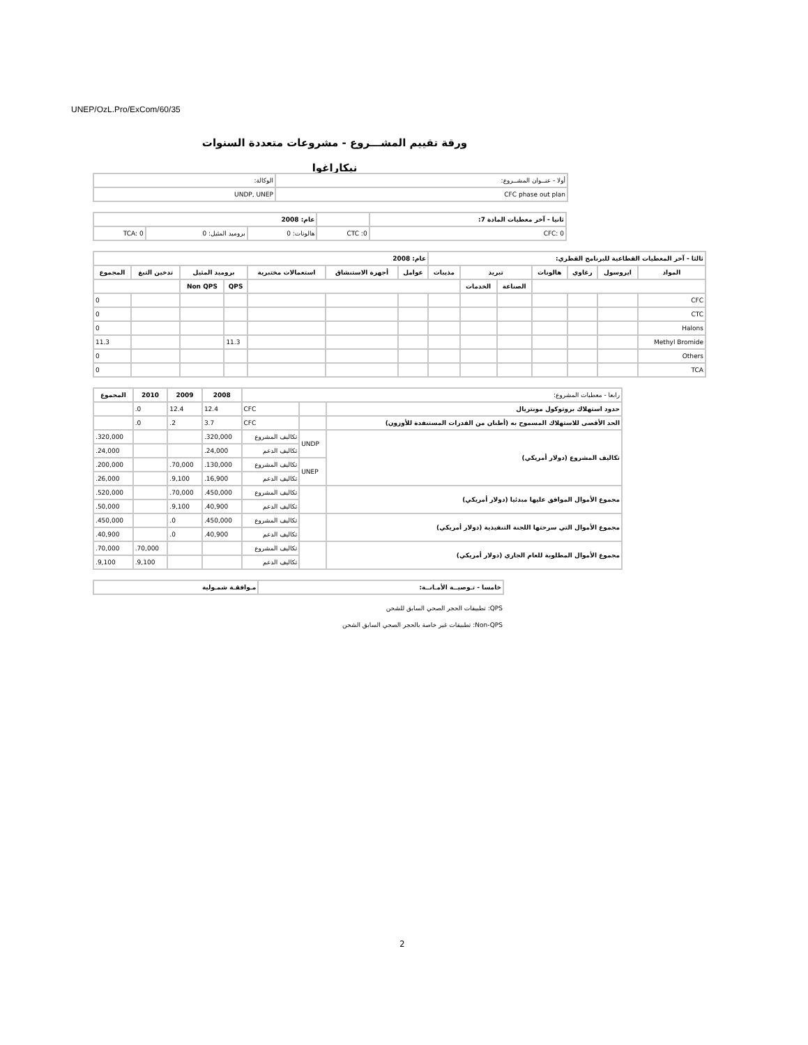UNEP/OzL.Pro/ExCom/60/35
ورقة تقييم المشـــروع - مشروعات متعددة السنوات
نيكاراغوا
| أولا - عنــوان المشــروع: | الوكالة: |
| CFC phase out plan | UNDP, UNEP |
| ثانيا - آخر معطيات المادة 7: | | عام: 2008 | | |
| CFC: 0 | CTC :0 | هالونات: 0 | بروميد المثيل: 0 | TCA: 0 |
| ثالثا - آخر المعطيات القطاعية للبرنامج القطري: | | | | | | | عام: 2008 | | | | | | |
| --- | --- | --- | --- | --- | --- | --- | --- | --- | --- | --- | --- | --- | --- |
| المواد | ايروسول | رغاوي | هالونات | تبريد | | مذيبات | عوامل | أجهزة الاستنشاق | استعمالات مختبرية | بروميد المثيل | | تدخين التبغ | المجموع |
| | | | | الصناعة | الخدمات | | | | | QPS | Non QPS | | |
| CFC | | | | | | | | | | | | | 0 |
| CTC | | | | | | | | | | | | | 0 |
| Halons | | | | | | | | | | | | | 0 |
| Methyl Bromide | | | | | | | | | | 11.3 | | | 11.3 |
| Others | | | | | | | | | | | | | 0 |
| TCA | | | | | | | | | | | | | 0 |
| رابعا - معطيات المشروع: | | | 2008 | 2009 | 2010 | المجموع |
| حدود استهلاك بروتوكول مونتريال | | CFC | 12.4 | 12.4 | 0. | |
| الحد الأقصى للاستهلاك المسموح به (أطنان من القدرات المستنفدة للأوزون) | | CFC | 3.7 | 2. | 0. | |
| تكاليف المشروع (دولار أمريكي) | UNDP | تكاليف المشروع | 320,000. | | | 320,000. |
| | | تكاليف الدعم | 24,000. | | | 24,000. |
| | UNEP | تكاليف المشروع | 130,000. | 70,000. | | 200,000. |
| | | تكاليف الدعم | 16,900. | 9,100. | | 26,000. |
| مجموع الأموال الموافق عليها مبدئيا (دولار أمريكي) | | تكاليف المشروع | 450,000. | 70,000. | | 520,000. |
| | | تكاليف الدعم | 40,900. | 9,100. | | 50,000. |
| مجموع الأموال التي سرحتها اللجنة التنفيذية (دولار أمريكي) | | تكاليف المشروع | 450,000. | 0. | | 450,000. |
| | | تكاليف الدعم | 40,900. | 0. | | 40,900. |
| مجموع الأموال المطلوبة للعام الجاري (دولار أمريكي) | | تكاليف المشروع | | | 70,000. | 70,000. |
| | | تكاليف الدعم | | | 9,100. | 9,100. |
| خامسا - تـوصيــة الأمـانــة: | مـوافقـة شمـولية |
| --- | --- |
QPS: تطبيقات الحجر الصحي السابق للشحن
Non-QPS: تطبيقات غير خاصة بالحجر الصحي السابق الشحن
2